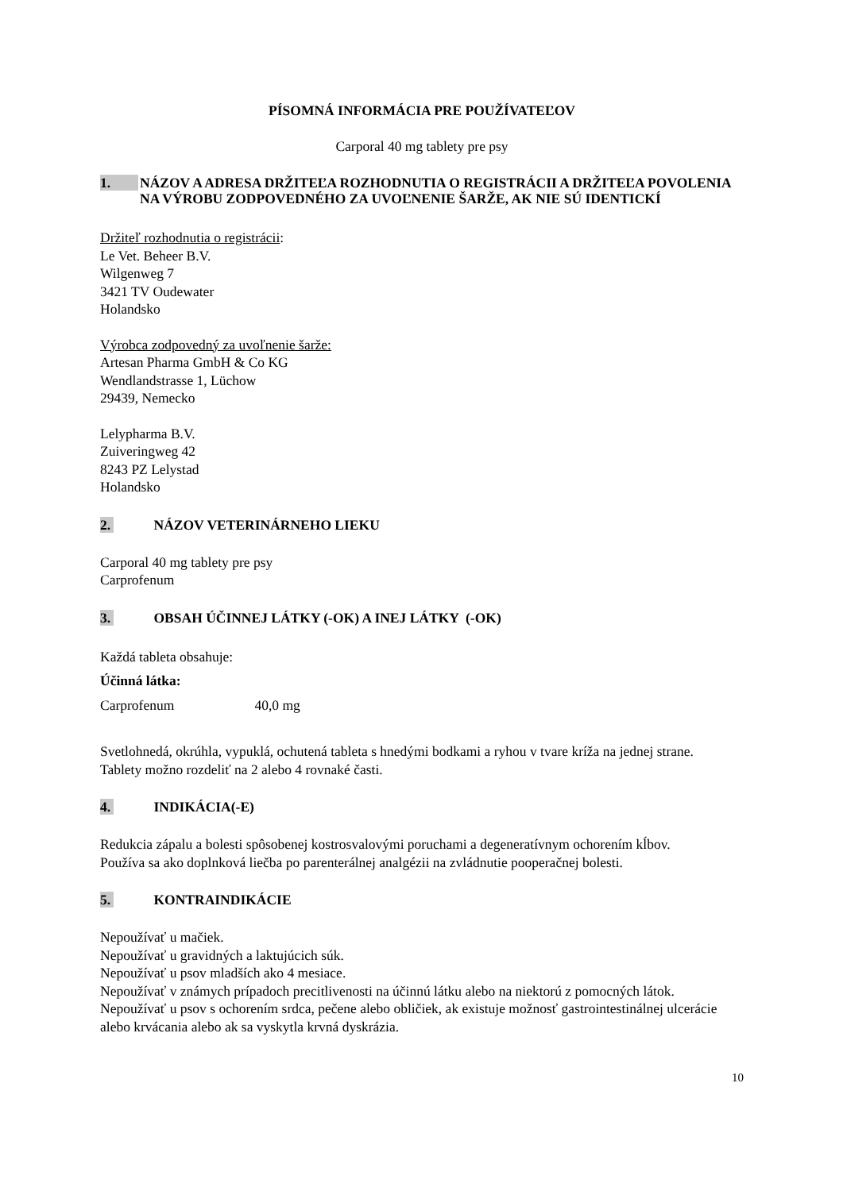PÍSOMNÁ INFORMÁCIA PRE POUŽÍVATEĽOV
Carporal 40 mg tablety pre psy
1. NÁZOV A ADRESA DRŽITEĽA ROZHODNUTIA O REGISTRÁCII A DRŽITEĽA POVOLENIA NA VÝROBU ZODPOVEDNÉHO ZA UVOĽNENIE ŠARŽE, AK NIE SÚ IDENTICKÍ
Držiteľ rozhodnutia o registrácii:
Le Vet. Beheer B.V.
Wilgenweg 7
3421 TV Oudewater
Holandsko
Výrobca zodpovedný za uvoľnenie šarže:
Artesan Pharma GmbH & Co KG
Wendlandstrasse 1, Lüchow
29439, Nemecko
Lelypharma B.V.
Zuiveringweg 42
8243 PZ Lelystad
Holandsko
2. NÁZOV VETERINÁRNEHO LIEKU
Carporal 40 mg tablety pre psy
Carprofenum
3. OBSAH ÚČINNEJ LÁTKY (-OK) A INEJ LÁTKY (-OK)
Každá tableta obsahuje:
Účinná látka:
Carprofenum 40,0 mg
Svetlohnedá, okrúhla, vypuklá, ochutená tableta s hnedými bodkami a ryhou v tvare kríža na jednej strane.
Tablety možno rozdeliť na 2 alebo 4 rovnaké časti.
4. INDIKÁCIA(-E)
Redukcia zápalu a bolesti spôsobenej kostrosvalovými poruchami a degeneratívnym ochorením kĺbov.
Používa sa ako doplnková liečba po parenterálnej analgézii na zvládnutie pooperačnej bolesti.
5. KONTRAINDIKÁCIE
Nepoužívať u mačiek.
Nepoužívať u gravidných a laktujúcich súk.
Nepoužívať u psov mladších ako 4 mesiace.
Nepoužívať v známych prípadoch precitlivenosti na účinnú látku alebo na niektorú z pomocných látok.
Nepoužívať u psov s ochorením srdca, pečene alebo obličiek, ak existuje možnosť gastrointestinálnej ulcerácie alebo krvácania alebo ak sa vyskytla krvná dyskrázia.
10